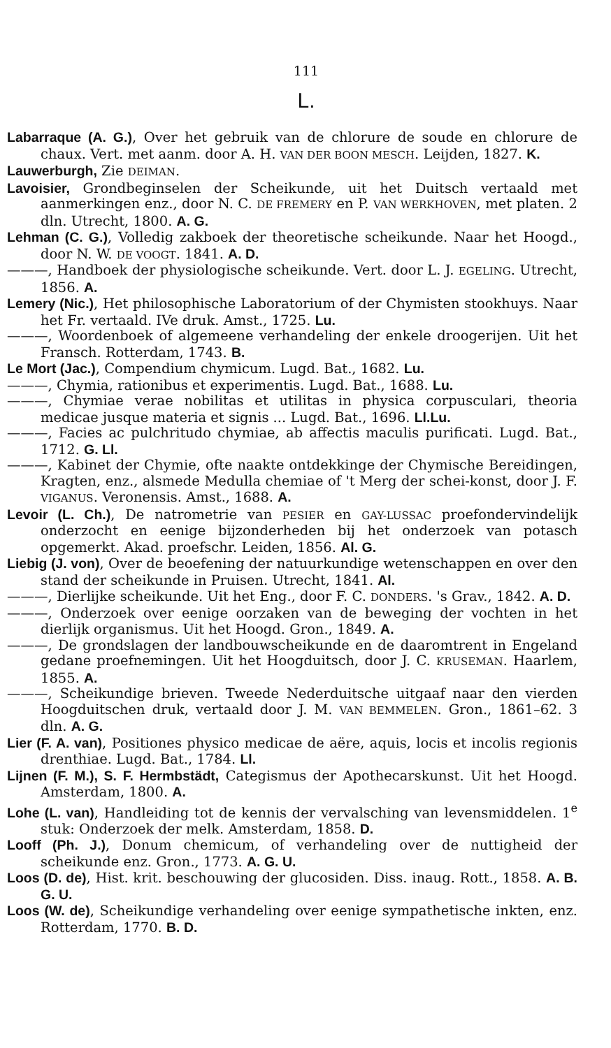111
L.
Labarraque (A. G.), Over het gebruik van de chlorure de soude en chlorure de chaux. Vert. met aanm. door A. H. VAN DER BOON MESCH. Leijden, 1827. K.
Lauwerburgh, Zie DEIMAN.
Lavoisier, Grondbeginselen der Scheikunde, uit het Duitsch vertaald met aanmerkingen enz., door N. C. DE FREMERY en P. VAN WERKHOVEN, met platen. 2 dln. Utrecht, 1800. A. G.
Lehman (C. G.), Volledig zakboek der theoretische scheikunde. Naar het Hoogd., door N. W. DE VOOGT. 1841. A. D.
———, Handboek der physiologische scheikunde. Vert. door L. J. EGELING. Utrecht, 1856. A.
Lemery (Nic.), Het philosophische Laboratorium of der Chymisten stookhuys. Naar het Fr. vertaald. IVe druk. Amst., 1725. Lu.
———, Woordenboek of algemeene verhandeling der enkele droogerijen. Uit het Fransch. Rotterdam, 1743. B.
Le Mort (Jac.), Compendium chymicum. Lugd. Bat., 1682. Lu.
———, Chymia, rationibus et experimentis. Lugd. Bat., 1688. Lu.
———, Chymiae verae nobilitas et utilitas in physica corpusculari, theoria medicae jusque materia et signis ... Lugd. Bat., 1696. Ll.Lu.
———, Facies ac pulchritudo chymiae, ab affectis maculis purificati. Lugd. Bat., 1712. G. Ll.
———, Kabinet der Chymie, ofte naakte ontdekkinge der Chymische Bereidingen, Kragten, enz., alsmede Medulla chemiae of 't Merg der schei-konst, door J. F. VIGANUS. Veronensis. Amst., 1688. A.
Levoir (L. Ch.), De natrometrie van PESIER en GAY-LUSSAC proefondervindelijk onderzocht en eenige bijzonderheden bij het onderzoek van potasch opgemerkt. Akad. proefschr. Leiden, 1856. Al. G.
Liebig (J. von), Over de beoefening der natuurkundige wetenschappen en over den stand der scheikunde in Pruisen. Utrecht, 1841. Al.
———, Dierlijke scheikunde. Uit het Eng., door F. C. DONDERS. 's Grav., 1842. A. D.
———, Onderzoek over eenige oorzaken van de beweging der vochten in het dierlijk organismus. Uit het Hoogd. Gron., 1849. A.
———, De grondslagen der landbouwscheikunde en de daaromtrent in Engeland gedane proefnemingen. Uit het Hoogduitsch, door J. C. KRUSEMAN. Haarlem, 1855. A.
———, Scheikundige brieven. Tweede Nederduitsche uitgaaf naar den vierden Hoogduitschen druk, vertaald door J. M. VAN BEMMELEN. Gron., 1861–62. 3 dln. A. G.
Lier (F. A. van), Positiones physico medicae de aëre, aquis, locis et incolis regionis drenthiae. Lugd. Bat., 1784. Ll.
Lijnen (F. M.), S. F. Hermbstädt, Categismus der Apothecarskunst. Uit het Hoogd. Amsterdam, 1800. A.
Lohe (L. van), Handleiding tot de kennis der vervalsching van levensmiddelen. 1<sup>e</sup> stuk: Onderzoek der melk. Amsterdam, 1858. D.
Looff (Ph. J.), Donum chemicum, of verhandeling over de nuttigheid der scheikunde enz. Gron., 1773. A. G. U.
Loos (D. de), Hist. krit. beschouwing der glucosiden. Diss. inaug. Rott., 1858. A. B. G. U.
Loos (W. de), Scheikundige verhandeling over eenige sympathetische inkten, enz. Rotterdam, 1770. B. D.